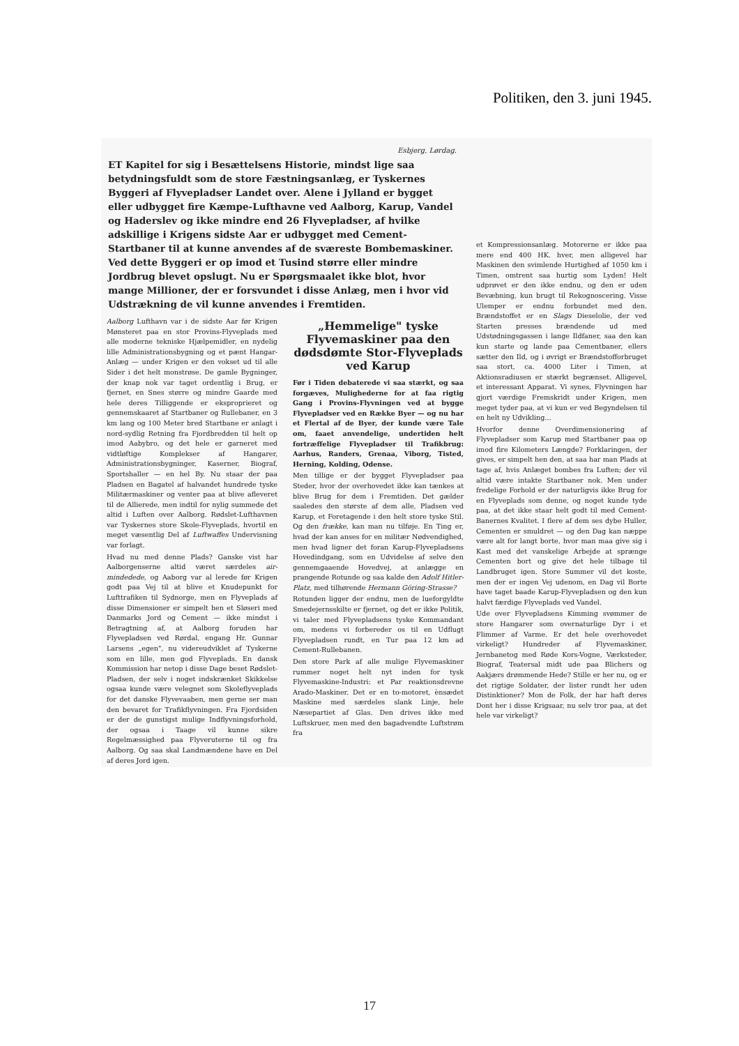Politiken, den 3. juni 1945.
Esbjerg, Lørdag.
ET Kapitel for sig i Besættelsens Historie, mindst lige saa betydningsfuldt som de store Fæstningsanlæg, er Tyskernes Byggeri af Flyvepladser Landet over. Alene i Jylland er bygget eller udbygget fire Kæmpe-Lufthavne ved Aalborg, Karup, Vandel og Haderslev og ikke mindre end 26 Flyvepladser, af hvilke adskillige i Krigens sidste Aar er udbygget med Cement-Startbaner til at kunne anvendes af de sværeste Bombemaskiner. Ved dette Byggeri er op imod et Tusind større eller mindre Jordbrug blevet opslugt. Nu er Spørgsmaalet ikke blot, hvor mange Millioner, der er forsvundet i disse Anlæg, men i hvor vid Udstrækning de vil kunne anvendes i Fremtiden.
Aalborg Lufthavn var i de sidste Aar før Krigen Mønsteret paa en stor Provins-Flyveplads med alle moderne tekniske Hjælpemidler, en nydelig lille Administrationsbygning og et pænt Hangar-Anlæg — under Krigen er den vokset ud til alle Sider i det helt monstrøse. De gamle Bygninger, der knap nok var taget ordentlig i Brug, er fjernet, en Snes større og mindre Gaarde med hele deres Tilliggende er eksproprieret og gennemskaaret af Startbaner og Rullebaner, en 3 km lang og 100 Meter bred Startbane er anlagt i nord-sydlig Retning fra Fjordbredden til helt op imod Aabybro, og det hele er garneret med vidtløftige Komplekser af Hangarer, Administrationsbygninger, Kaserner, Biograf, Sportshaller — en hel By. Nu staar der paa Pladsen en Bagatel af halvandet hundrede tyske Militærmaskiner og venter paa at blive afleveret til de Allierede, men indtil for nylig summede det altid i Luften over Aalborg. Rødslet-Lufthavnen var Tyskernes store Skole-Flyveplads, hvortil en meget væsentlig Del af Luftwaffes Undervisning var forlagt.
Hvad nu med denne Plads? Ganske vist har Aalborgenserne altid været særdeles air-mindedede, og Aaborg var al lerede før Krigen godt paa Vej til at blive et Knudepunkt for Lufttrafiken til Sydnorge, men en Flyveplads af disse Dimensioner er simpelt hen et Sløseri med Danmarks Jord og Cement — ikke mindst i Betragtning af, at Aalborg foruden har Flyvepladsen ved Rørdal, engang Hr. Gunnar Larsens „egen", nu videreudviklet af Tyskerne som en lille, men god Flyveplads. En dansk Kommission har netop i disse Dage beset Rødslet-Pladsen, der selv i noget indskrænket Skikkelse ogsaa kunde være velegnet som Skoleflyveplads for det danske Flyvevaaben, men gerne ser man den bevaret for Trafikflyvningen. Fra Fjordsiden er der de gunstigst mulige Indflyvningsforhold, der ogsaa i Taage vil kunne sikre Regelmæssighed paa Flyveruterne til og fra Aalborg. Og saa skal Landmændene have en Del af deres Jord igen.
„Hemmelige" tyske Flyvemaskiner paa den dødsdømte Stor-Flyveplads ved Karup
Før i Tiden debaterede vi saa stærkt, og saa forgæves, Mulighederne for at faa rigtig Gang i Provins-Flyvningen ved at bygge Flyvepladser ved en Række Byer — og nu har et Flertal af de Byer, der kunde være Tale om, faaet anvendelige, undertiden helt fortræffelige Flyvepladser til Trafikbrug: Aarhus, Randers, Grenaa, Viborg, Tisted, Herning, Kolding, Odense.
Men tillige er der bygget Flyvepladser paa Steder, hvor der overhovedet ikke kan tænkes at blive Brug for dem i Fremtiden. Det gælder saaledes den største af dem alle, Pladsen ved Karup, et Foretagende i den helt store tyske Stil. Og den frække, kan man nu tilføje. En Ting er, hvad der kan anses for en militær Nødvendighed, men hvad ligner det foran Karup-Flyvepladsens Hovedindgang, som en Udvidelse af selve den gennemgaaende Hovedvej, at anlægge en prangende Rotunde og saa kalde den Adolf Hitler-Platz, med tilhørende Hermann Göring-Strasse?
Rotunden ligger der endnu, men de lueforgyldte Smedejernsskilte er fjernet, og det er ikke Politik, vi taler med Flyvepladsens tyske Kommandant om, medens vi forbereder os til en Udflugt Flyvepladsen rundt, en Tur paa 12 km ad Cement-Rullebanen.
Den store Park af alle mulige Flyvemaskiner rummer noget helt nyt inden for tysk Flyvemaskine-Industri: et Par reaktionsdrevne Arado-Maskiner. Det er en to-motoret, ènsædet Maskine med særdeles slank Linje, hele Næsepartiet af Glas. Den drives ikke med Luftskruer, men med den bagadvendte Luftstrøm fra
et Kompressionsanlæg. Motorerne er ikke paa mere end 400 HK. hver, men alligevel har Maskinen den svimlende Hurtighed af 1050 km i Timen, omtrent saa hurtig som Lyden! Helt udprøvet er den ikke endnu, og den er uden Bevæbning, kun brugt til Rekognoscering. Visse Ulemper er endnu forbundet med den. Brændstoffet er en Slags Dieselolie, der ved Starten presses brændende ud med Udstødningsgassen i lange Ildfaner, saa den kan kun starte og lande paa Cementbaner, ellers sætter den Ild, og i øvrigt er Brændstofforbruget saa stort, ca. 4000 Liter i Timen, at Aktionsradiusen er stærkt begrænset. Alligevel, et interessant Apparat. Vi synes, Flyvningen har gjort værdige Fremskridt under Krigen, men meget tyder paa, at vi kun er ved Begyndelsen til en helt ny Udvikling...
Hvorfor denne Overdimensionering af Flyvepladser som Karup med Startbaner paa op imod fire Kilometers Længde? Forklaringen, der gives, er simpelt hen den, at saa har man Plads at tage af, hvis Anlæget bombes fra Luften; der vil altid være intakte Startbaner nok. Men under fredelige Forhold er der naturligvis ikke Brug for en Flyveplads som denne, og noget kunde tyde paa, at det ikke staar helt godt til med Cement-Banernes Kvalitet. I flere af dem ses dybe Huller, Cementen er smuldret — og den Dag kan næppe være alt for langt borte, hvor man maa give sig i Kast med det vanskelige Arbejde at sprænge Cementen bort og give det hele tilbage til Landbruget igen. Store Summer vil det koste, men der er ingen Vej udenom, en Dag vil Borte have taget baade Karup-Flyvepladsen og den kun halvt færdige Flyveplads ved Vandel.
Ude over Flyvepladsens Kimming svømmer de store Hangarer som overnaturlige Dyr i et Flimmer af Varme. Er det hele overhovedet virkeligt? Hundreder af Flyvemaskiner, Jernbanetog med Røde Kors-Vogne, Værksteder, Biograf, Teatersal midt ude paa Blichers og Aakjærs drømmende Hede? Stille er her nu, og er det rigtige Soldater, der lister rundt her uden Distinktioner? Mon de Folk, der har haft deres Dont her i disse Krigsaar, nu selv tror paa, at det hele var virkeligt?
17